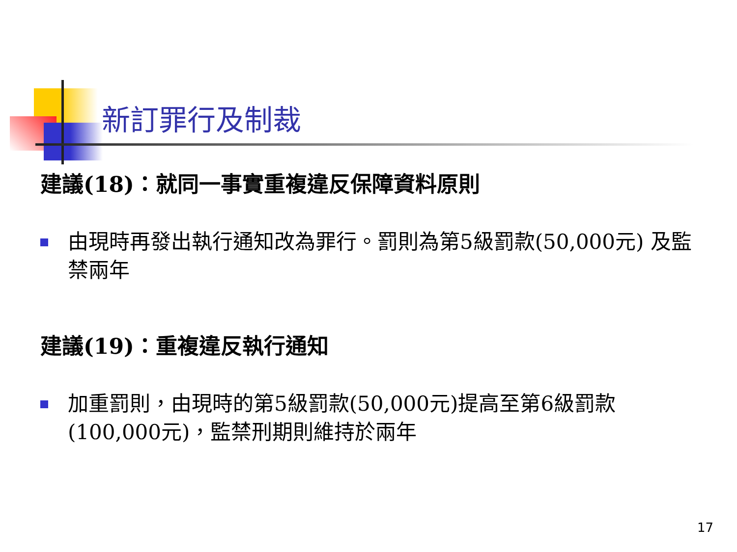新訂罪行及制裁
建議(18)：就同一事實重複違反保障資料原則
由現時再發出執行通知改為罪行。罰則為第5級罰款(50,000元) 及監禁兩年
建議(19)：重複違反執行通知
加重罰則，由現時的第5級罰款(50,000元)提高至第6級罰款(100,000元)，監禁刑期則維持於兩年
17